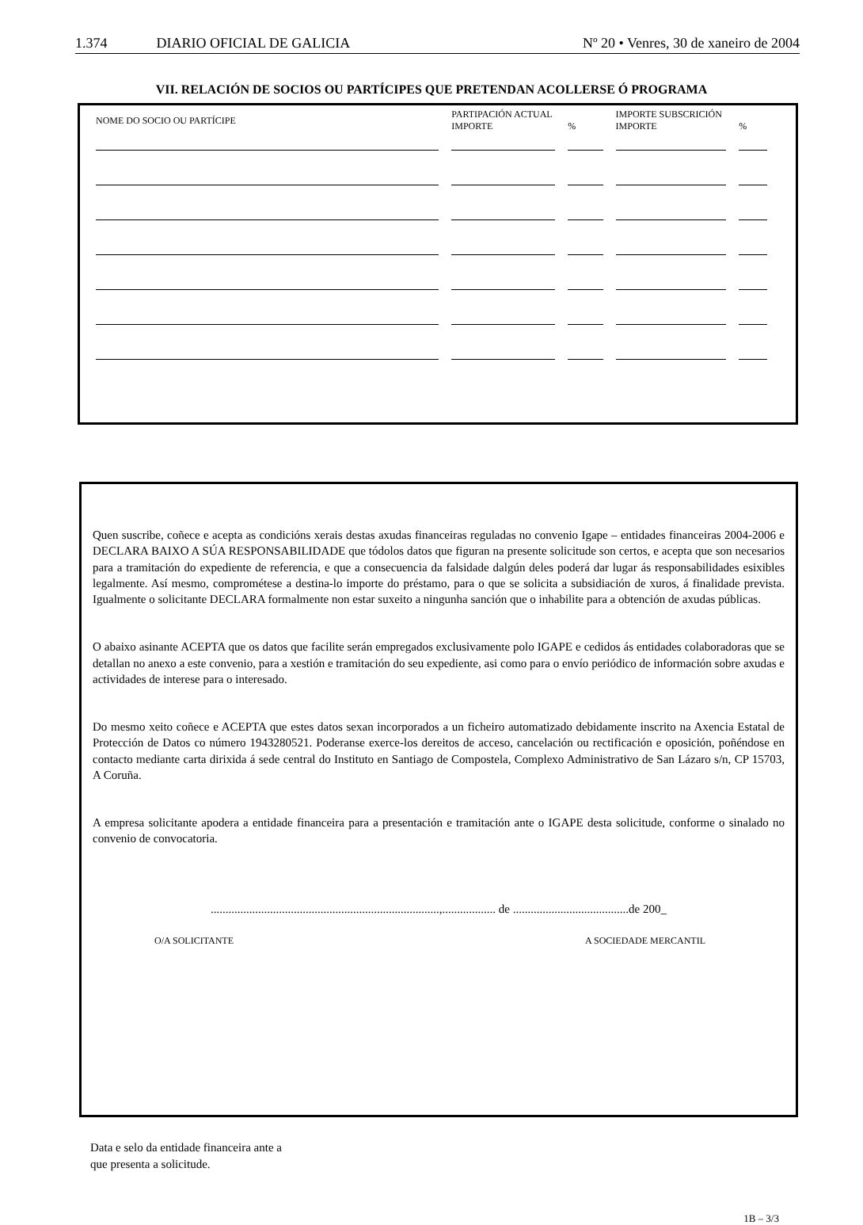1.374 DIARIO OFICIAL DE GALICIA
Nº 20 • Venres, 30 de xaneiro de 2004
VII. RELACIÓN DE SOCIOS OU PARTÍCIPES QUE PRETENDAN ACOLLERSE Ó PROGRAMA
| NOME DO SOCIO OU PARTÍCIPE | PARTIPACIÓN ACTUAL IMPORTE | % | IMPORTE SUBSCRICIÓN IMPORTE | % |
| --- | --- | --- | --- | --- |
Quen suscribe, coñece e acepta as condicións xerais destas axudas financeiras reguladas no convenio Igape – entidades financeiras 2004-2006 e DECLARA BAIXO A SÚA RESPONSABILIDADE que tódolos datos que figuran na presente solicitude son certos, e acepta que son necesarios para a tramitación do expediente de referencia, e que a consecuencia da falsidade dalgún deles poderá dar lugar ás responsabilidades esixibles legalmente. Así mesmo, comprométese a destina-lo importe do préstamo, para o que se solicita a subsidiación de xuros, á finalidade prevista. Igualmente o solicitante DECLARA formalmente non estar suxeito a ningunha sanción que o inhabilite para a obtención de axudas públicas.
O abaixo asinante ACEPTA que os datos que facilite serán empregados exclusivamente polo IGAPE e cedidos ás entidades colaboradoras que se detallan no anexo a este convenio, para a xestión e tramitación do seu expediente, asi como para o envío periódico de información sobre axudas e actividades de interese para o interesado.
Do mesmo xeito coñece e ACEPTA que estes datos sexan incorporados a un ficheiro automatizado debidamente inscrito na Axencia Estatal de Protección de Datos co número 1943280521. Poderanse exerce-los dereitos de acceso, cancelación ou rectificación e oposición, poñéndose en contacto mediante carta dirixida á sede central do Instituto en Santiago de Compostela, Complexo Administrativo de San Lázaro s/n, CP 15703, A Coruña.
A empresa solicitante apodera a entidade financeira para a presentación e tramitación ante o IGAPE desta solicitude, conforme o sinalado no convenio de convocatoria.
.............................................................................,.................. de .......................................de 200_
O/A SOLICITANTE A SOCIEDADE MERCANTIL
Data e selo da entidade financeira ante a
que presenta a solicitude.
1B – 3/3